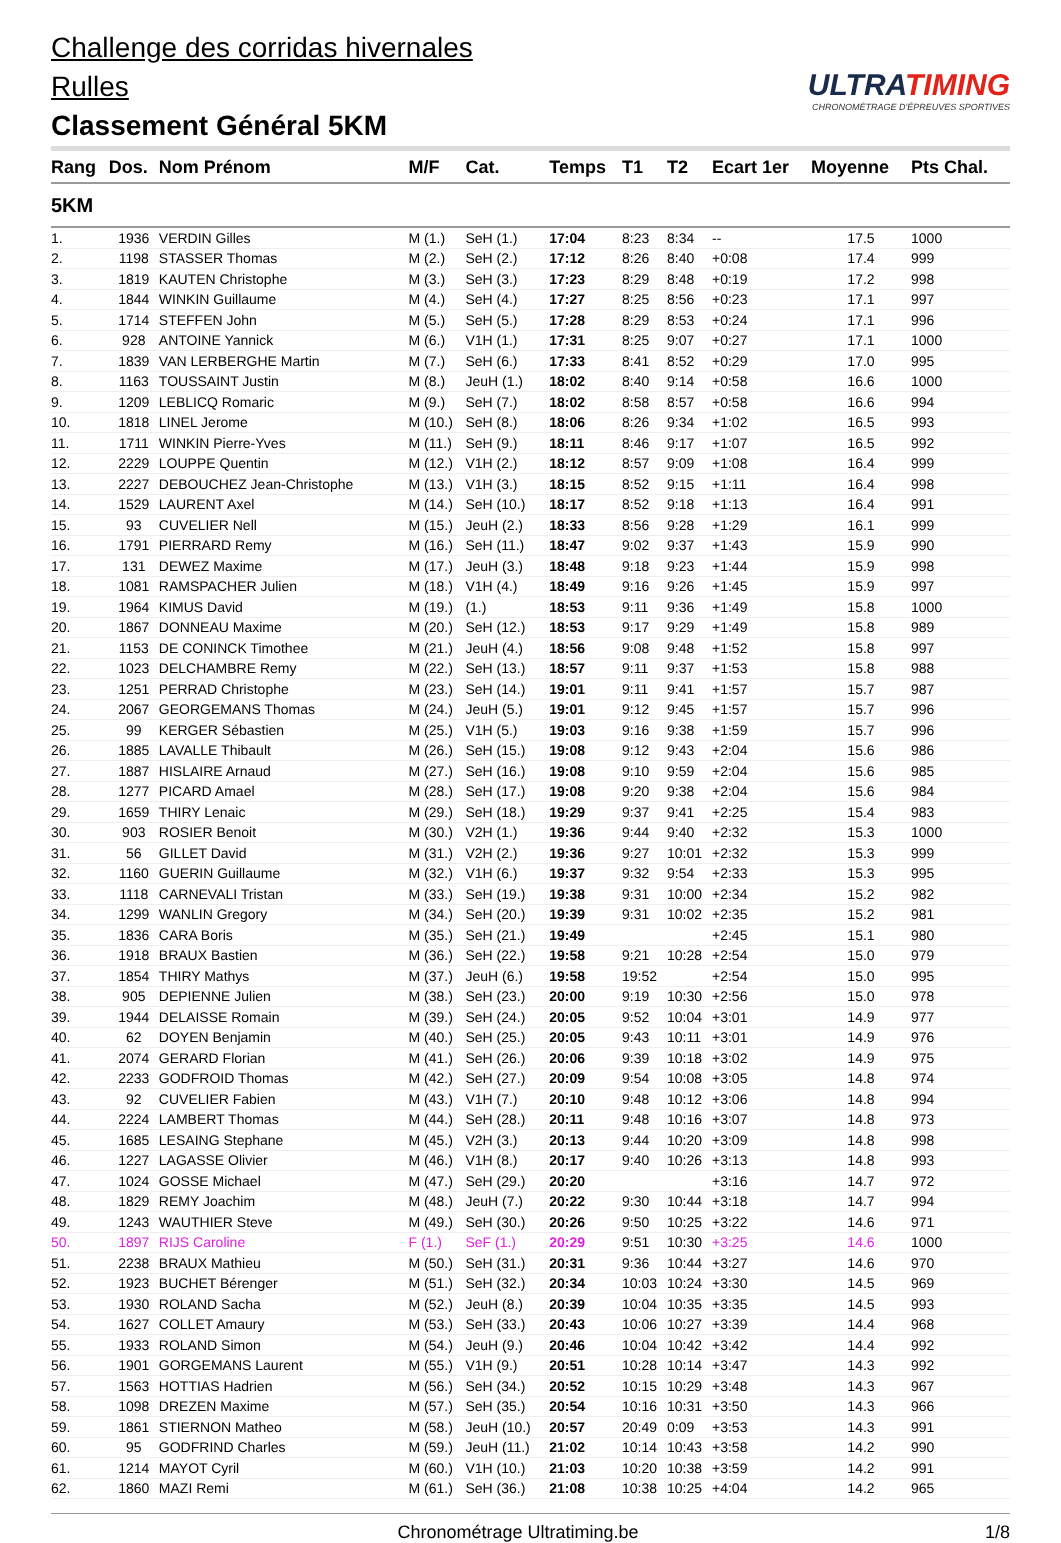Challenge des corridas hivernales
Rulles
Classement Général 5KM
ULTRATIMING
CHRONOMÉTRAGE D'ÉPREUVES SPORTIVES
| Rang | Dos. | Nom Prénom | M/F | Cat. | Temps | T1 | T2 | Ecart 1er | Moyenne | Pts Chal. |
| --- | --- | --- | --- | --- | --- | --- | --- | --- | --- | --- |
| 5KM | | | | | | | | | | |
| 1. | 1936 | VERDIN Gilles | M (1.) | SeH (1.) | 17:04 | 8:23 | 8:34 | -- | 17.5 | 1000 |
| 2. | 1198 | STASSER Thomas | M (2.) | SeH (2.) | 17:12 | 8:26 | 8:40 | +0:08 | 17.4 | 999 |
| 3. | 1819 | KAUTEN Christophe | M (3.) | SeH (3.) | 17:23 | 8:29 | 8:48 | +0:19 | 17.2 | 998 |
| 4. | 1844 | WINKIN Guillaume | M (4.) | SeH (4.) | 17:27 | 8:25 | 8:56 | +0:23 | 17.1 | 997 |
| 5. | 1714 | STEFFEN John | M (5.) | SeH (5.) | 17:28 | 8:29 | 8:53 | +0:24 | 17.1 | 996 |
| 6. | 928 | ANTOINE Yannick | M (6.) | V1H (1.) | 17:31 | 8:25 | 9:07 | +0:27 | 17.1 | 1000 |
| 7. | 1839 | VAN LERBERGHE Martin | M (7.) | SeH (6.) | 17:33 | 8:41 | 8:52 | +0:29 | 17.0 | 995 |
| 8. | 1163 | TOUSSAINT Justin | M (8.) | JeuH (1.) | 18:02 | 8:40 | 9:14 | +0:58 | 16.6 | 1000 |
| 9. | 1209 | LEBLICQ Romaric | M (9.) | SeH (7.) | 18:02 | 8:58 | 8:57 | +0:58 | 16.6 | 994 |
| 10. | 1818 | LINEL Jerome | M (10.) | SeH (8.) | 18:06 | 8:26 | 9:34 | +1:02 | 16.5 | 993 |
| 11. | 1711 | WINKIN Pierre-Yves | M (11.) | SeH (9.) | 18:11 | 8:46 | 9:17 | +1:07 | 16.5 | 992 |
| 12. | 2229 | LOUPPE Quentin | M (12.) | V1H (2.) | 18:12 | 8:57 | 9:09 | +1:08 | 16.4 | 999 |
| 13. | 2227 | DEBOUCHEZ Jean-Christophe | M (13.) | V1H (3.) | 18:15 | 8:52 | 9:15 | +1:11 | 16.4 | 998 |
| 14. | 1529 | LAURENT Axel | M (14.) | SeH (10.) | 18:17 | 8:52 | 9:18 | +1:13 | 16.4 | 991 |
| 15. | 93 | CUVELIER Nell | M (15.) | JeuH (2.) | 18:33 | 8:56 | 9:28 | +1:29 | 16.1 | 999 |
| 16. | 1791 | PIERRARD Remy | M (16.) | SeH (11.) | 18:47 | 9:02 | 9:37 | +1:43 | 15.9 | 990 |
| 17. | 131 | DEWEZ Maxime | M (17.) | JeuH (3.) | 18:48 | 9:18 | 9:23 | +1:44 | 15.9 | 998 |
| 18. | 1081 | RAMSPACHER Julien | M (18.) | V1H (4.) | 18:49 | 9:16 | 9:26 | +1:45 | 15.9 | 997 |
| 19. | 1964 | KIMUS David | M (19.) | (1.) | 18:53 | 9:11 | 9:36 | +1:49 | 15.8 | 1000 |
| 20. | 1867 | DONNEAU Maxime | M (20.) | SeH (12.) | 18:53 | 9:17 | 9:29 | +1:49 | 15.8 | 989 |
| 21. | 1153 | DE CONINCK Timothee | M (21.) | JeuH (4.) | 18:56 | 9:08 | 9:48 | +1:52 | 15.8 | 997 |
| 22. | 1023 | DELCHAMBRE Remy | M (22.) | SeH (13.) | 18:57 | 9:11 | 9:37 | +1:53 | 15.8 | 988 |
| 23. | 1251 | PERRAD Christophe | M (23.) | SeH (14.) | 19:01 | 9:11 | 9:41 | +1:57 | 15.7 | 987 |
| 24. | 2067 | GEORGEMANS Thomas | M (24.) | JeuH (5.) | 19:01 | 9:12 | 9:45 | +1:57 | 15.7 | 996 |
| 25. | 99 | KERGER Sébastien | M (25.) | V1H (5.) | 19:03 | 9:16 | 9:38 | +1:59 | 15.7 | 996 |
| 26. | 1885 | LAVALLE Thibault | M (26.) | SeH (15.) | 19:08 | 9:12 | 9:43 | +2:04 | 15.6 | 986 |
| 27. | 1887 | HISLAIRE Arnaud | M (27.) | SeH (16.) | 19:08 | 9:10 | 9:59 | +2:04 | 15.6 | 985 |
| 28. | 1277 | PICARD Amael | M (28.) | SeH (17.) | 19:08 | 9:20 | 9:38 | +2:04 | 15.6 | 984 |
| 29. | 1659 | THIRY Lenaic | M (29.) | SeH (18.) | 19:29 | 9:37 | 9:41 | +2:25 | 15.4 | 983 |
| 30. | 903 | ROSIER Benoit | M (30.) | V2H (1.) | 19:36 | 9:44 | 9:40 | +2:32 | 15.3 | 1000 |
| 31. | 56 | GILLET David | M (31.) | V2H (2.) | 19:36 | 9:27 | 10:01 | +2:32 | 15.3 | 999 |
| 32. | 1160 | GUERIN Guillaume | M (32.) | V1H (6.) | 19:37 | 9:32 | 9:54 | +2:33 | 15.3 | 995 |
| 33. | 1118 | CARNEVALI Tristan | M (33.) | SeH (19.) | 19:38 | 9:31 | 10:00 | +2:34 | 15.2 | 982 |
| 34. | 1299 | WANLIN Gregory | M (34.) | SeH (20.) | 19:39 | 9:31 | 10:02 | +2:35 | 15.2 | 981 |
| 35. | 1836 | CARA Boris | M (35.) | SeH (21.) | 19:49 | | | +2:45 | 15.1 | 980 |
| 36. | 1918 | BRAUX Bastien | M (36.) | SeH (22.) | 19:58 | 9:21 | 10:28 | +2:54 | 15.0 | 979 |
| 37. | 1854 | THIRY Mathys | M (37.) | JeuH (6.) | 19:58 | 19:52 | | +2:54 | 15.0 | 995 |
| 38. | 905 | DEPIENNE Julien | M (38.) | SeH (23.) | 20:00 | 9:19 | 10:30 | +2:56 | 15.0 | 978 |
| 39. | 1944 | DELAISSE Romain | M (39.) | SeH (24.) | 20:05 | 9:52 | 10:04 | +3:01 | 14.9 | 977 |
| 40. | 62 | DOYEN Benjamin | M (40.) | SeH (25.) | 20:05 | 9:43 | 10:11 | +3:01 | 14.9 | 976 |
| 41. | 2074 | GERARD Florian | M (41.) | SeH (26.) | 20:06 | 9:39 | 10:18 | +3:02 | 14.9 | 975 |
| 42. | 2233 | GODFROID Thomas | M (42.) | SeH (27.) | 20:09 | 9:54 | 10:08 | +3:05 | 14.8 | 974 |
| 43. | 92 | CUVELIER Fabien | M (43.) | V1H (7.) | 20:10 | 9:48 | 10:12 | +3:06 | 14.8 | 994 |
| 44. | 2224 | LAMBERT Thomas | M (44.) | SeH (28.) | 20:11 | 9:48 | 10:16 | +3:07 | 14.8 | 973 |
| 45. | 1685 | LESAING Stephane | M (45.) | V2H (3.) | 20:13 | 9:44 | 10:20 | +3:09 | 14.8 | 998 |
| 46. | 1227 | LAGASSE Olivier | M (46.) | V1H (8.) | 20:17 | 9:40 | 10:26 | +3:13 | 14.8 | 993 |
| 47. | 1024 | GOSSE Michael | M (47.) | SeH (29.) | 20:20 | | | +3:16 | 14.7 | 972 |
| 48. | 1829 | REMY Joachim | M (48.) | JeuH (7.) | 20:22 | 9:30 | 10:44 | +3:18 | 14.7 | 994 |
| 49. | 1243 | WAUTHIER Steve | M (49.) | SeH (30.) | 20:26 | 9:50 | 10:25 | +3:22 | 14.6 | 971 |
| 50. | 1897 | RIJS Caroline | F (1.) | SeF (1.) | 20:29 | 9:51 | 10:30 | +3:25 | 14.6 | 1000 |
| 51. | 2238 | BRAUX Mathieu | M (50.) | SeH (31.) | 20:31 | 9:36 | 10:44 | +3:27 | 14.6 | 970 |
| 52. | 1923 | BUCHET Bérenger | M (51.) | SeH (32.) | 20:34 | 10:03 | 10:24 | +3:30 | 14.5 | 969 |
| 53. | 1930 | ROLAND Sacha | M (52.) | JeuH (8.) | 20:39 | 10:04 | 10:35 | +3:35 | 14.5 | 993 |
| 54. | 1627 | COLLET Amaury | M (53.) | SeH (33.) | 20:43 | 10:06 | 10:27 | +3:39 | 14.4 | 968 |
| 55. | 1933 | ROLAND Simon | M (54.) | JeuH (9.) | 20:46 | 10:04 | 10:42 | +3:42 | 14.4 | 992 |
| 56. | 1901 | GORGEMANS Laurent | M (55.) | V1H (9.) | 20:51 | 10:28 | 10:14 | +3:47 | 14.3 | 992 |
| 57. | 1563 | HOTTIAS Hadrien | M (56.) | SeH (34.) | 20:52 | 10:15 | 10:29 | +3:48 | 14.3 | 967 |
| 58. | 1098 | DREZEN Maxime | M (57.) | SeH (35.) | 20:54 | 10:16 | 10:31 | +3:50 | 14.3 | 966 |
| 59. | 1861 | STIERNON Matheo | M (58.) | JeuH (10.) | 20:57 | 20:49 | 0:09 | +3:53 | 14.3 | 991 |
| 60. | 95 | GODFRIND Charles | M (59.) | JeuH (11.) | 21:02 | 10:14 | 10:43 | +3:58 | 14.2 | 990 |
| 61. | 1214 | MAYOT Cyril | M (60.) | V1H (10.) | 21:03 | 10:20 | 10:38 | +3:59 | 14.2 | 991 |
| 62. | 1860 | MAZI Remi | M (61.) | SeH (36.) | 21:08 | 10:38 | 10:25 | +4:04 | 14.2 | 965 |
Chronométrage Ultratiming.be 1/8